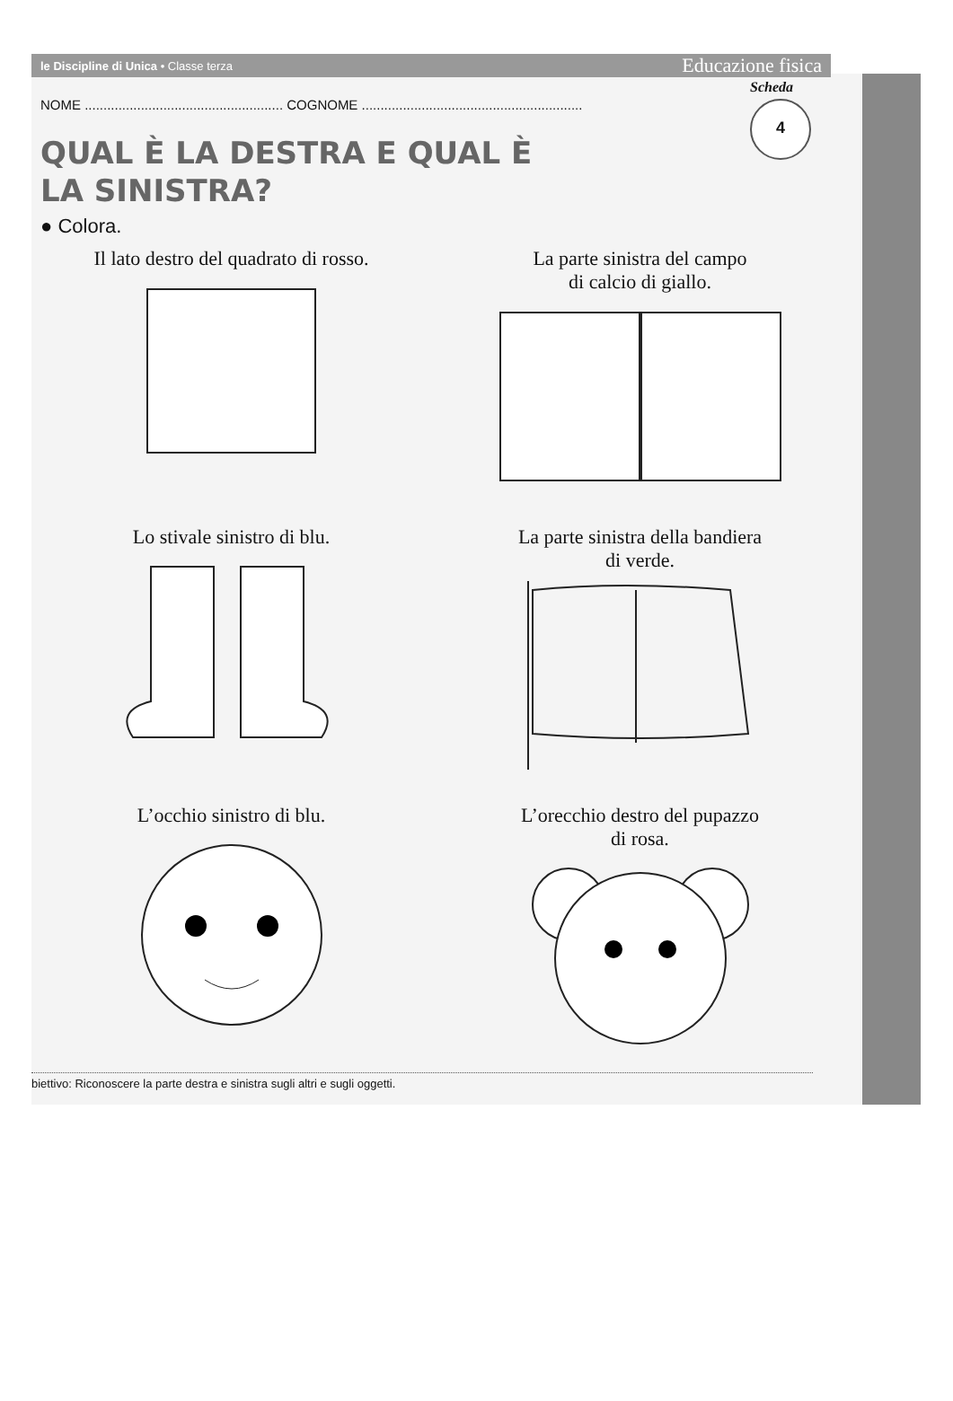Scheda
4
le Discipline di Unica • Classe terza Educazione fisica
NOME ..................................................... COGNOME ...........................................................
QUAL È LA DESTRA E QUAL È
LA SINISTRA?
● Colora.
Il lato destro del quadrato di rosso.
La parte sinistra del campo
di calcio di giallo.
Lo stivale sinistro di blu.
La parte sinistra della bandiera
di verde.
L’occhio sinistro di blu.
L’orecchio destro del pupazzo
di rosa.
biettivo: Riconoscere la parte destra e sinistra sugli altri e sugli oggetti.